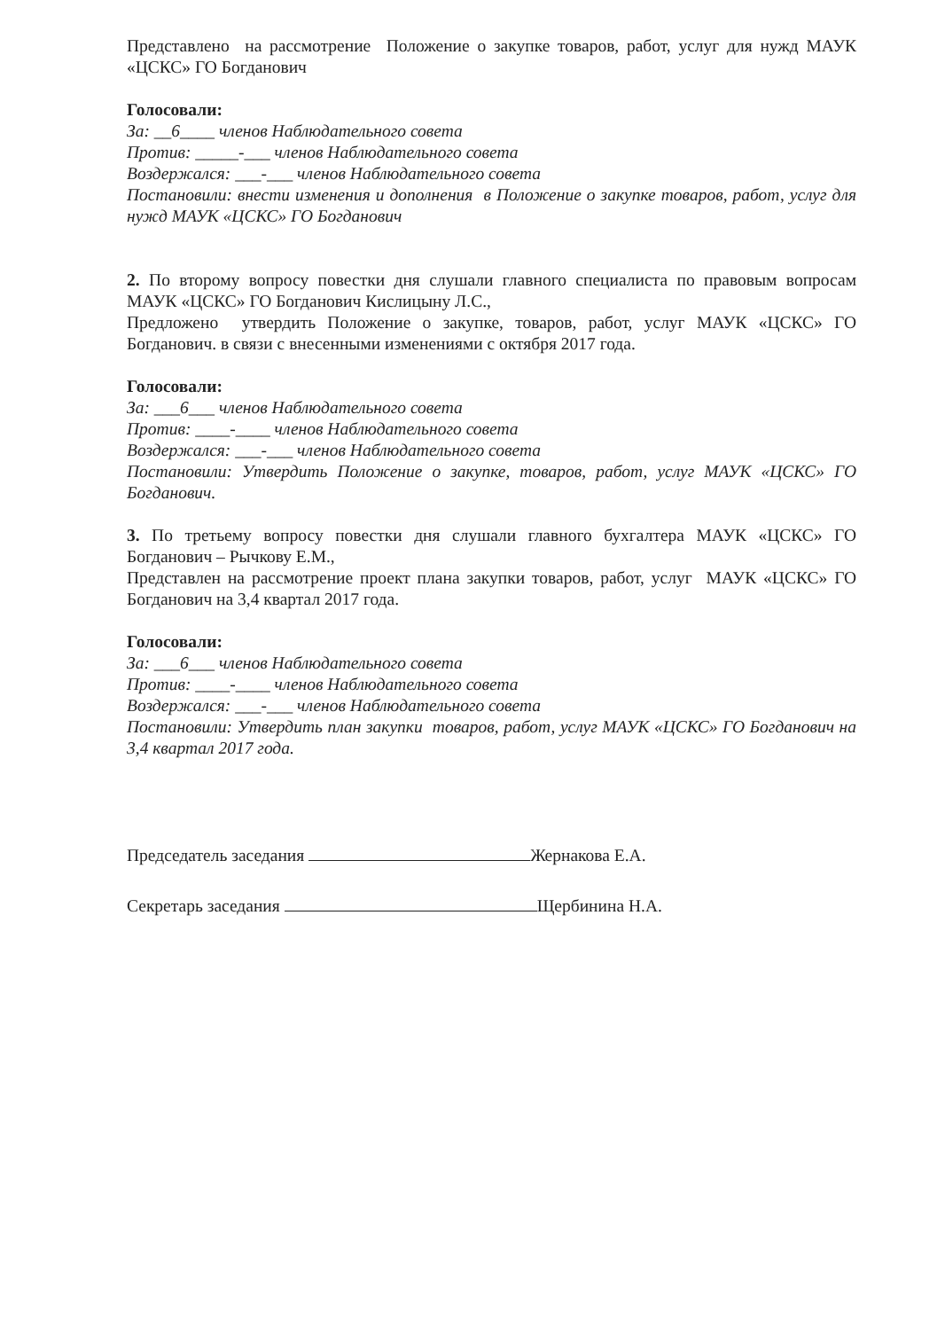Представлено на рассмотрение Положение о закупке товаров, работ, услуг для нужд МАУК «ЦСКС» ГО Богданович
Голосовали:
За: __6____ членов Наблюдательного совета
Против: _____-___ членов Наблюдательного совета
Воздержался: ___-___ членов Наблюдательного совета
Постановили: внести изменения и дополнения в Положение о закупке товаров, работ, услуг для нужд МАУК «ЦСКС» ГО Богданович
2. По второму вопросу повестки дня слушали главного специалиста по правовым вопросам МАУК «ЦСКС» ГО Богданович Кислицыну Л.С.,
Предложено утвердить Положение о закупке, товаров, работ, услуг МАУК «ЦСКС» ГО Богданович. в связи с внесенными изменениями с октября 2017 года.
Голосовали:
За: ___6___ членов Наблюдательного совета
Против: ____-____ членов Наблюдательного совета
Воздержался: ___-___ членов Наблюдательного совета
Постановили: Утвердить Положение о закупке, товаров, работ, услуг МАУК «ЦСКС» ГО Богданович.
3. По третьему вопросу повестки дня слушали главного бухгалтера МАУК «ЦСКС» ГО Богданович – Рычкову Е.М.,
Представлен на рассмотрение проект плана закупки товаров, работ, услуг МАУК «ЦСКС» ГО Богданович на 3,4 квартал 2017 года.
Голосовали:
За: ___6___ членов Наблюдательного совета
Против: ____-____ членов Наблюдательного совета
Воздержался: ___-___ членов Наблюдательного совета
Постановили: Утвердить план закупки товаров, работ, услуг МАУК «ЦСКС» ГО Богданович на 3,4 квартал 2017 года.
Председатель заседания Жернакова Е.А.
Секретарь заседания Щербинина Н.А.